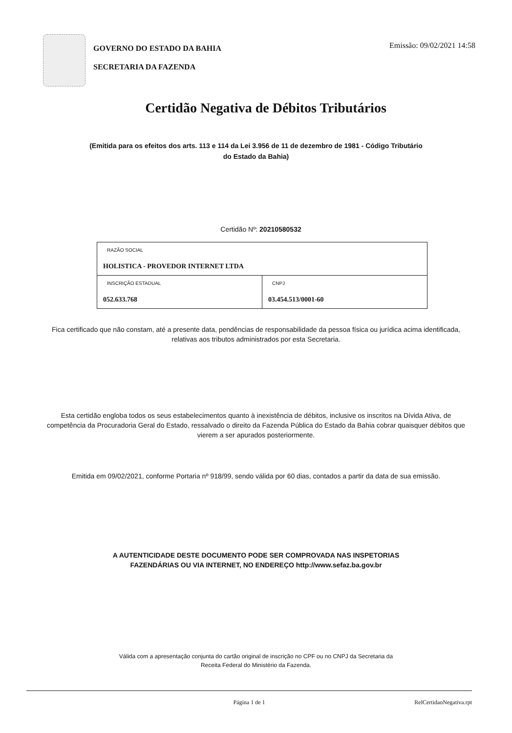GOVERNO DO ESTADO DA BAHIA
SECRETARIA DA FAZENDA
Emissão: 09/02/2021 14:58
Certidão Negativa de Débitos Tributários
(Emitida para os efeitos dos arts. 113 e 114 da Lei 3.956 de 11 de dezembro de 1981 - Código Tributário do Estado da Bahia)
Certidão Nº: 20210580532
| RAZÃO SOCIAL HOLISTICA - PROVEDOR INTERNET LTDA | |
| INSCRIÇÃO ESTADUAL 052.633.768 | CNPJ 03.454.513/0001-60 |
Fica certificado que não constam, até a presente data, pendências de responsabilidade da pessoa física ou jurídica acima identificada, relativas aos tributos administrados por esta Secretaria.
Esta certidão engloba todos os seus estabelecimentos quanto à inexistência de débitos, inclusive os inscritos na Dívida Ativa, de competência da Procuradoria Geral do Estado, ressalvado o direito da Fazenda Pública do Estado da Bahia cobrar quaisquer débitos que vierem a ser apurados posteriormente.
Emitida em 09/02/2021, conforme Portaria nº 918/99, sendo válida por 60 dias, contados a partir da data de sua emissão.
A AUTENTICIDADE DESTE DOCUMENTO PODE SER COMPROVADA NAS INSPETORIAS FAZENDÁRIAS OU VIA INTERNET, NO ENDEREÇO http://www.sefaz.ba.gov.br
Válida com a apresentação conjunta do cartão original de inscrição no CPF ou no CNPJ da Secretaria da Receita Federal do Ministério da Fazenda.
Página 1 de 1 RelCertidaoNegativa.rpt